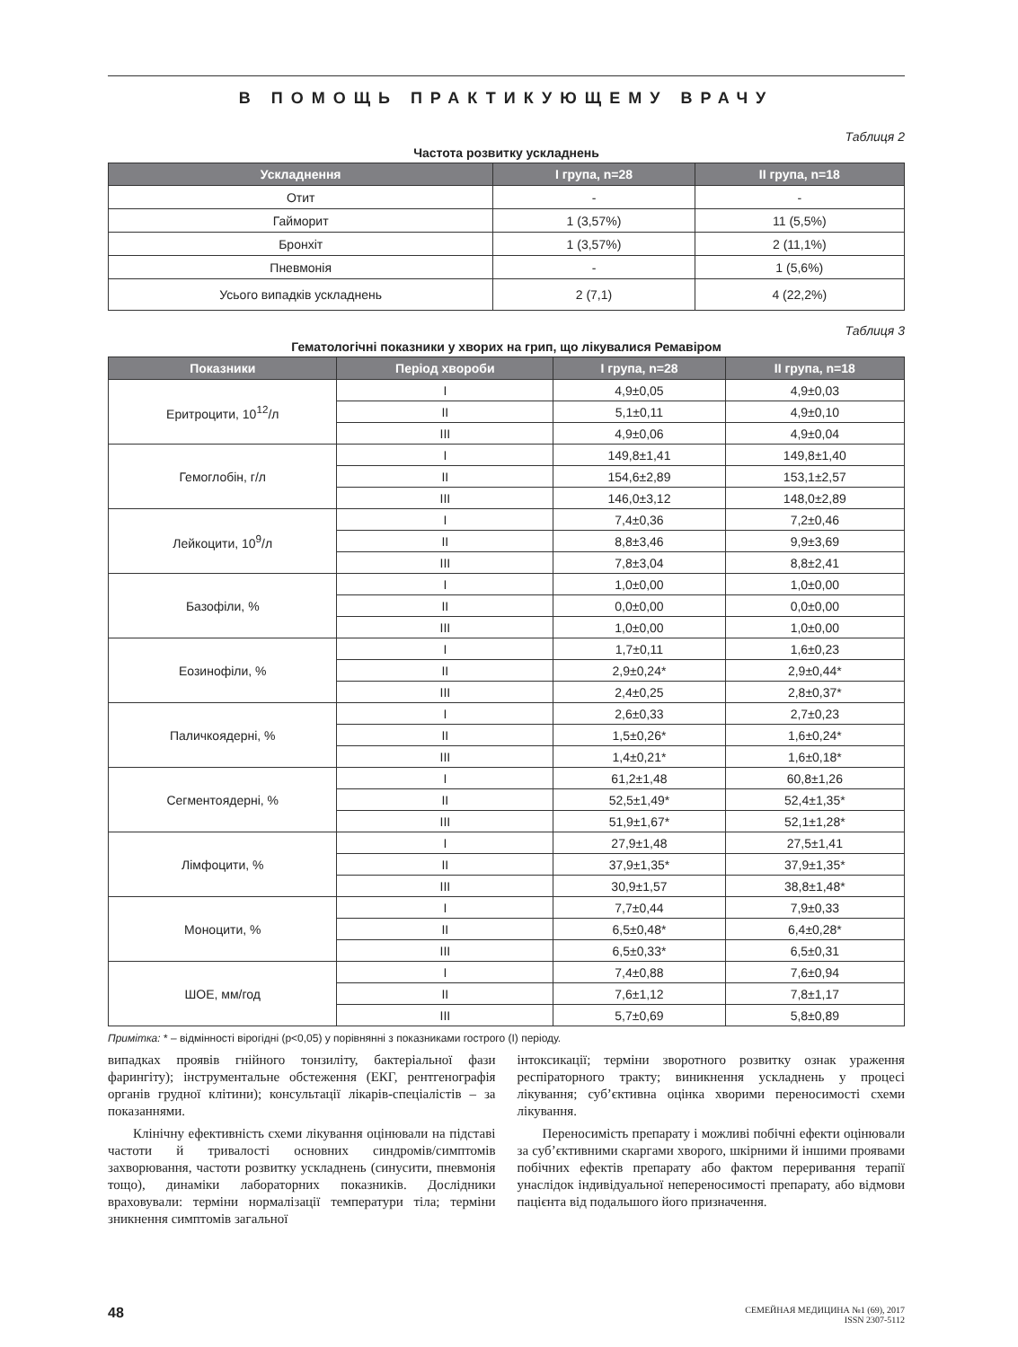В ПОМОЩЬ ПРАКТИКУЮЩЕМУ ВРАЧУ
Таблиця 2
Частота розвитку ускладнень
| Ускладнення | I група, n=28 | II група, n=18 |
| --- | --- | --- |
| Отит | - | - |
| Гайморит | 1 (3,57%) | 11 (5,5%) |
| Бронхіт | 1 (3,57%) | 2 (11,1%) |
| Пневмонія | - | 1 (5,6%) |
| Усього випадків ускладнень | 2 (7,1) | 4 (22,2%) |
Таблиця 3
Гематологічні показники у хворих на грип, що лікувалися Ремавіром
| Показники | Період хвороби | I група, n=28 | II група, n=18 |
| --- | --- | --- | --- |
| Еритроцити, 10<sup>12</sup>/л | I | 4,9±0,05 | 4,9±0,03 |
| | II | 5,1±0,11 | 4,9±0,10 |
| | III | 4,9±0,06 | 4,9±0,04 |
| Гемоглобін, г/л | I | 149,8±1,41 | 149,8±1,40 |
| | II | 154,6±2,89 | 153,1±2,57 |
| | III | 146,0±3,12 | 148,0±2,89 |
| Лейкоцити, 10<sup>9</sup>/л | I | 7,4±0,36 | 7,2±0,46 |
| | II | 8,8±3,46 | 9,9±3,69 |
| | III | 7,8±3,04 | 8,8±2,41 |
| Базофіли, % | I | 1,0±0,00 | 1,0±0,00 |
| | II | 0,0±0,00 | 0,0±0,00 |
| | III | 1,0±0,00 | 1,0±0,00 |
| Еозинофіли, % | I | 1,7±0,11 | 1,6±0,23 |
| | II | 2,9±0,24* | 2,9±0,44* |
| | III | 2,4±0,25 | 2,8±0,37* |
| Паличкоядерні, % | I | 2,6±0,33 | 2,7±0,23 |
| | II | 1,5±0,26* | 1,6±0,24* |
| | III | 1,4±0,21* | 1,6±0,18* |
| Сегментоядерні, % | I | 61,2±1,48 | 60,8±1,26 |
| | II | 52,5±1,49* | 52,4±1,35* |
| | III | 51,9±1,67* | 52,1±1,28* |
| Лімфоцити, % | I | 27,9±1,48 | 27,5±1,41 |
| | II | 37,9±1,35* | 37,9±1,35* |
| | III | 30,9±1,57 | 38,8±1,48* |
| Моноцити, % | I | 7,7±0,44 | 7,9±0,33 |
| | II | 6,5±0,48* | 6,4±0,28* |
| | III | 6,5±0,33* | 6,5±0,31 |
| ШОЕ, мм/год | I | 7,4±0,88 | 7,6±0,94 |
| | II | 7,6±1,12 | 7,8±1,17 |
| | III | 5,7±0,69 | 5,8±0,89 |
Примітка: * – відмінності вірогідні (р<0,05) у порівнянні з показниками гострого (I) періоду.
випадках проявів гнійного тонзиліту, бактеріальної фази фарингіту); інструментальне обстеження (ЕКГ, рентгенографія органів грудної клітини); консультації лікарів-спеціалістів – за показаннями.
Клінічну ефективність схеми лікування оцінювали на підставі частоти й тривалості основних синдромів/симптомів захворювання, частоти розвитку ускладнень (синусити, пневмонія тощо), динаміки лабораторних показників. Дослідники враховували: терміни нормалізації температури тіла; терміни зникнення симптомів загальної
інтоксикації; терміни зворотного розвитку ознак ураження респіраторного тракту; виникнення ускладнень у процесі лікування; суб’єктивна оцінка хворими переносимості схеми лікування.
Переносимість препарату і можливі побічні ефекти оцінювали за суб’єктивними скаргами хворого, шкірними й іншими проявами побічних ефектів препарату або фактом переривання терапії унаслідок індивідуальної непереносимості препарату, або відмови пацієнта від подальшого його призначення.
48 СЕМЕЙНАЯ МЕДИЦИНА №1 (69), 2017
ISSN 2307-5112